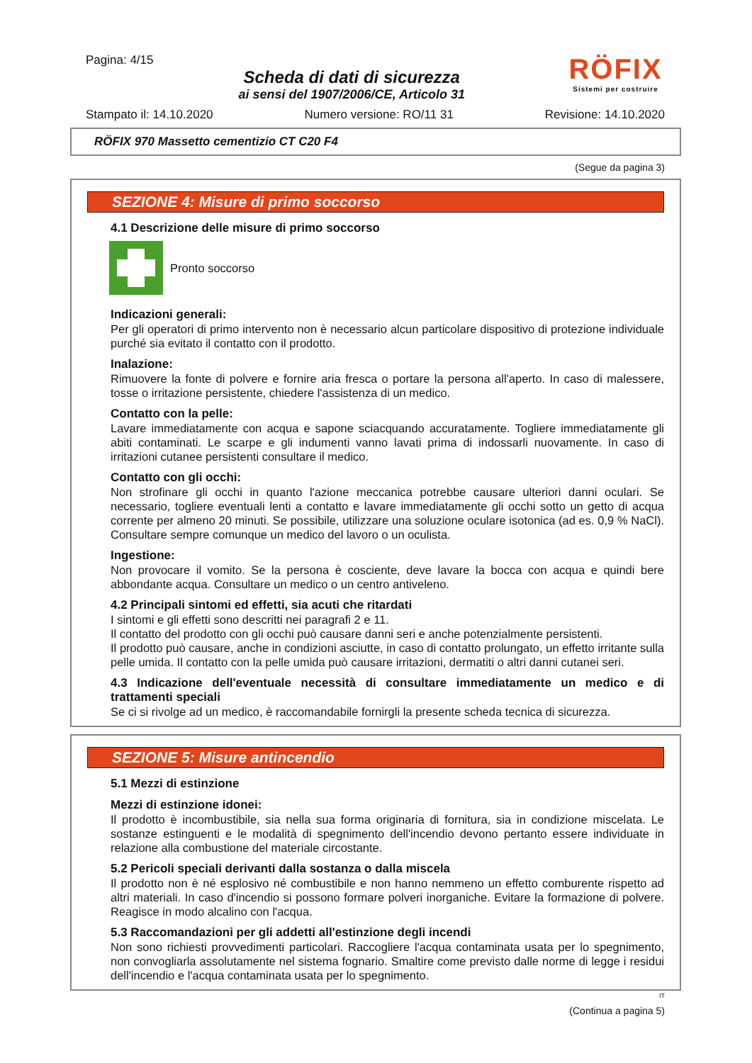Pagina: 4/15
Scheda di dati di sicurezza
ai sensi del 1907/2006/CE, Articolo 31
RÖFIX
Sistemi per costruire
Stampato il: 14.10.2020 Numero versione: RO/11 31 Revisione: 14.10.2020
RÖFIX 970 Massetto cementizio CT C20 F4
(Segue da pagina 3)
SEZIONE 4: Misure di primo soccorso
4.1 Descrizione delle misure di primo soccorso
Pronto soccorso
Indicazioni generali:
Per gli operatori di primo intervento non è necessario alcun particolare dispositivo di protezione individuale purché sia evitato il contatto con il prodotto.
Inalazione:
Rimuovere la fonte di polvere e fornire aria fresca o portare la persona all'aperto. In caso di malessere, tosse o irritazione persistente, chiedere l'assistenza di un medico.
Contatto con la pelle:
Lavare immediatamente con acqua e sapone sciacquando accuratamente. Togliere immediatamente gli abiti contaminati. Le scarpe e gli indumenti vanno lavati prima di indossarli nuovamente. In caso di irritazioni cutanee persistenti consultare il medico.
Contatto con gli occhi:
Non strofinare gli occhi in quanto l'azione meccanica potrebbe causare ulteriori danni oculari. Se necessario, togliere eventuali lenti a contatto e lavare immediatamente gli occhi sotto un getto di acqua corrente per almeno 20 minuti. Se possibile, utilizzare una soluzione oculare isotonica (ad es. 0,9 % NaCl). Consultare sempre comunque un medico del lavoro o un oculista.
Ingestione:
Non provocare il vomito. Se la persona è cosciente, deve lavare la bocca con acqua e quindi bere abbondante acqua. Consultare un medico o un centro antiveleno.
4.2 Principali sintomi ed effetti, sia acuti che ritardati
I sintomi e gli effetti sono descritti nei paragrafi 2 e 11.
Il contatto del prodotto con gli occhi può causare danni seri e anche potenzialmente persistenti.
Il prodotto può causare, anche in condizioni asciutte, in caso di contatto prolungato, un effetto irritante sulla pelle umida. Il contatto con la pelle umida può causare irritazioni, dermatiti o altri danni cutanei seri.
4.3 Indicazione dell'eventuale necessità di consultare immediatamente un medico e di trattamenti speciali
Se ci si rivolge ad un medico, è raccomandabile fornirgli la presente scheda tecnica di sicurezza.
SEZIONE 5: Misure antincendio
5.1 Mezzi di estinzione
Mezzi di estinzione idonei:
Il prodotto è incombustibile, sia nella sua forma originaria di fornitura, sia in condizione miscelata. Le sostanze estinguenti e le modalità di spegnimento dell'incendio devono pertanto essere individuate in relazione alla combustione del materiale circostante.
5.2 Pericoli speciali derivanti dalla sostanza o dalla miscela
Il prodotto non è né esplosivo né combustibile e non hanno nemmeno un effetto comburente rispetto ad altri materiali. In caso d'incendio si possono formare polveri inorganiche. Evitare la formazione di polvere. Reagisce in modo alcalino con l'acqua.
5.3 Raccomandazioni per gli addetti all'estinzione degli incendi
Non sono richiesti provvedimenti particolari. Raccogliere l'acqua contaminata usata per lo spegnimento, non convogliarla assolutamente nel sistema fognario. Smaltire come previsto dalle norme di legge i residui dell'incendio e l'acqua contaminata usata per lo spegnimento.
IT
(Continua a pagina 5)